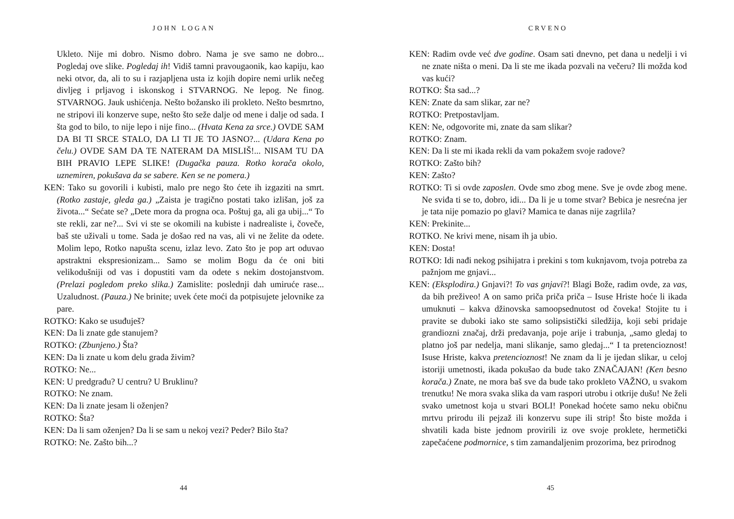JOHN LOGAN
Ukleto. Nije mi dobro. Nismo dobro. Nama je sve samo ne dobro... Pogledaj ove slike. Pogledaj ih! Vidiš tamni pravougaonik, kao kapiju, kao neki otvor, da, ali to su i razjapljena usta iz kojih dopire nemi urlik nečeg divljeg i prljavog i iskonskog i STVARNOG. Ne lepog. Ne finog. STVARNOG. Jauk ushićenja. Nešto božansko ili prokleto. Nešto besmrtno, ne stripovi ili konzerve supe, nešto što seže dalje od mene i dalje od sada. I šta god to bilo, to nije lepo i nije fino... (Hvata Kena za srce.) OVDE SAM DA BI TI SRCE STALO, DA LI TI JE TO JASNO?... (Udara Kena po čelu.) OVDE SAM DA TE NATERAM DA MISLIŠ!... NISAM TU DA BIH PRAVIO LEPE SLIKE! (Dugačka pauza. Rotko korača okolo, uznemiren, pokušava da se sabere. Ken se ne pomera.)
KEN: Tako su govorili i kubisti, malo pre nego što ćete ih izgaziti na smrt. (Rotko zastaje, gleda ga.) „Zaista je tragično postati tako izlišan, još za života...“ Sećate se? „Dete mora da progna oca. Poštuj ga, ali ga ubij...“ To ste rekli, zar ne?... Svi vi ste se okomili na kubiste i nadrealiste i, čoveče, baš ste uživali u tome. Sada je došao red na vas, ali vi ne želite da odete. Molim lepo, Rotko napušta scenu, izlaz levo. Zato što je pop art oduvao apstraktni ekspresionizam... Samo se molim Bogu da će oni biti velikodušniji od vas i dopustiti vam da odete s nekim dostojanstvom. (Prelazi pogledom preko slika.) Zamislite: poslednji dah umiruće rase... Uzaludnost. (Pauza.) Ne brinite; uvek ćete moći da potpisujete jelovnike za pare.
ROTKO: Kako se usuđuješ?
KEN: Da li znate gde stanujem?
ROTKO: (Zbunjeno.) Šta?
KEN: Da li znate u kom delu grada živim?
ROTKO: Ne...
KEN: U predgrađu? U centru? U Bruklinu?
ROTKO: Ne znam.
KEN: Da li znate jesam li oženjen?
ROTKO: Šta?
KEN: Da li sam oženjen? Da li se sam u nekoj vezi? Peder? Bilo šta?
ROTKO: Ne. Zašto bih...?
44
CRVENO
KEN: Radim ovde već dve godine. Osam sati dnevno, pet dana u nedelji i vi ne znate ništa o meni. Da li ste me ikada pozvali na večeru? Ili možda kod vas kući?
ROTKO: Šta sad...?
KEN: Znate da sam slikar, zar ne?
ROTKO: Pretpostavljam.
KEN: Ne, odgovorite mi, znate da sam slikar?
ROTKO: Znam.
KEN: Da li ste mi ikada rekli da vam pokažem svoje radove?
ROTKO: Zašto bih?
KEN: Zašto?
ROTKO: Ti si ovde zaposlen. Ovde smo zbog mene. Sve je ovde zbog mene. Ne sviđa ti se to, dobro, idi... Da li je u tome stvar? Bebica je nesrećna jer je tata nije pomazio po glavi? Mamica te danas nije zagrlila?
KEN: Prekinite...
ROTKO. Ne krivi mene, nisam ih ja ubio.
KEN: Dosta!
ROTKO: Idi nađi nekog psihijatra i prekini s tom kuknjavom, tvoja potreba za pažnjom me gnjavi...
KEN: (Eksplodira.) Gnjavi?! To vas gnjavi?! Blagi Bože, radim ovde, za vas, da bih preživeo! A on samo priča priča priča – Isuse Hriste hoće li ikada umuknuti – kakva džinovska samoopsednutost od čoveka! Stojite tu i pravite se duboki iako ste samo solipsistički siledžija, koji sebi pridaje grandiozni značaj, drži predavanja, poje arije i trabunja, „samo gledaj to platno još par nedelja, mani slikanje, samo gledaj...“ I ta pretencioznost! Isuse Hriste, kakva pretencioznost! Ne znam da li je ijedan slikar, u celoj istoriji umetnosti, ikada pokušao da bude tako ZNAČAJAN! (Ken besno korača.) Znate, ne mora baš sve da bude tako prokleto VAŽNO, u svakom trenutku! Ne mora svaka slika da vam raspori utrobu i otkrije dušu! Ne želi svako umetnost koja u stvari BOLI! Ponekad hoćete samo neku običnu mrtvu prirodu ili pejzaž ili konzervu supe ili strip! Što biste možda i shvatili kada biste jednom provirili iz ove svoje proklete, hermetički zapečaćene podmornice, s tim zamandaljenim prozorima, bez prirodnog
45